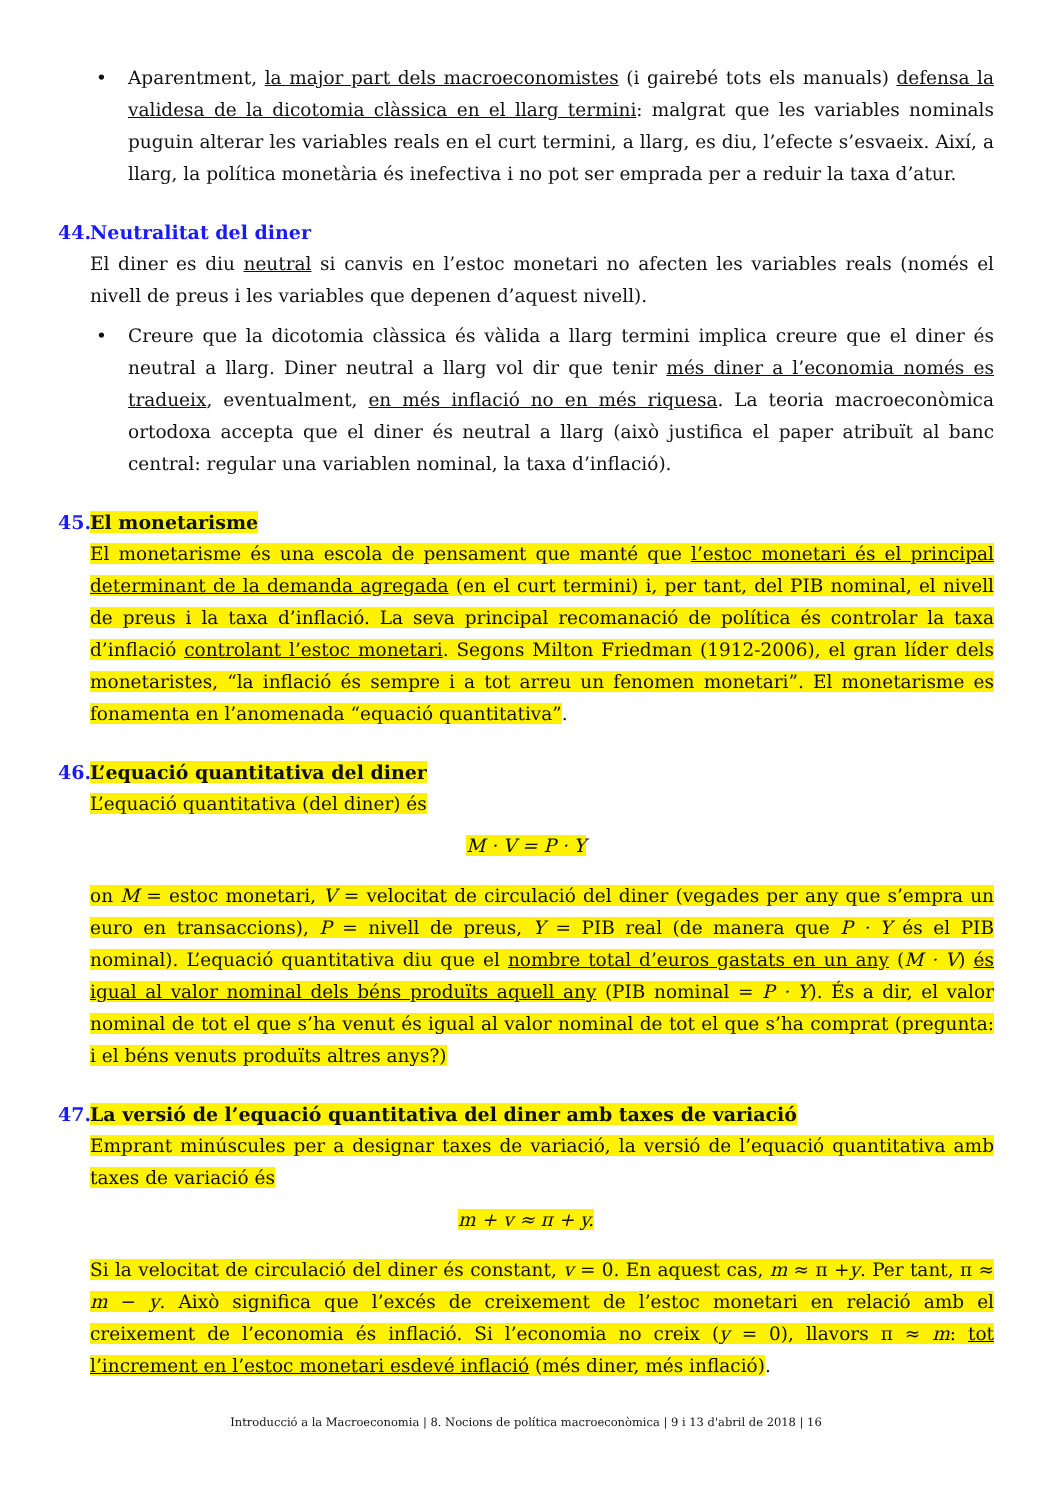• Aparentment, la major part dels macroeconomistes (i gairebé tots els manuals) defensa la validesa de la dicotomia clàssica en el llarg termini: malgrat que les variables nominals puguin alterar les variables reals en el curt termini, a llarg, es diu, l’efecte s’esvaeix. Així, a llarg, la política monetària és inefectiva i no pot ser emprada per a reduir la taxa d’atur.
44. Neutralitat del diner
El diner es diu neutral si canvis en l’estoc monetari no afecten les variables reals (només el nivell de preus i les variables que depenen d’aquest nivell).
• Creure que la dicotomia clàssica és vàlida a llarg termini implica creure que el diner és neutral a llarg. Diner neutral a llarg vol dir que tenir més diner a l’economia només es tradueix, eventualment, en més inflació no en més riquesa. La teoria macroeconòmica ortodoxa accepta que el diner és neutral a llarg (això justifica el paper atribuït al banc central: regular una variablen nominal, la taxa d’inflació).
45. El monetarisme
El monetarisme és una escola de pensament que manté que l’estoc monetari és el principal determinant de la demanda agregada (en el curt termini) i, per tant, del PIB nominal, el nivell de preus i la taxa d’inflació. La seva principal recomanació de política és controlar la taxa d’inflació controlant l’estoc monetari. Segons Milton Friedman (1912-2006), el gran líder dels monetaristes, “la inflació és sempre i a tot arreu un fenomen monetari”. El monetarisme es fonamenta en l’anomenada “equació quantitativa”.
46. L’equació quantitativa del diner
L’equació quantitativa (del diner) és
M · V = P · Y
on M = estoc monetari, V = velocitat de circulació del diner (vegades per any que s’empra un euro en transaccions), P = nivell de preus, Y = PIB real (de manera que P · Y és el PIB nominal). L’equació quantitativa diu que el nombre total d’euros gastats en un any (M · V) és igual al valor nominal dels béns produïts aquell any (PIB nominal = P · Y). És a dir, el valor nominal de tot el que s’ha venut és igual al valor nominal de tot el que s’ha comprat (pregunta: i el béns venuts produïts altres anys?)
47. La versió de l’equació quantitativa del diner amb taxes de variació
Emprant minúscules per a designar taxes de variació, la versió de l’equació quantitativa amb taxes de variació és
m + v ≈ π + y.
Si la velocitat de circulació del diner és constant, v = 0. En aquest cas, m ≈ π +y. Per tant, π ≈ m − y. Això significa que l’excés de creixement de l’estoc monetari en relació amb el creixement de l’economia és inflació. Si l’economia no creix (y = 0), llavors π ≈ m: tot l’increment en l’estoc monetari esdevé inflació (més diner, més inflació).
Introducció a la Macroeconomia | 8. Nocions de política macroeconòmica | 9 i 13 d'abril de 2018 | 16